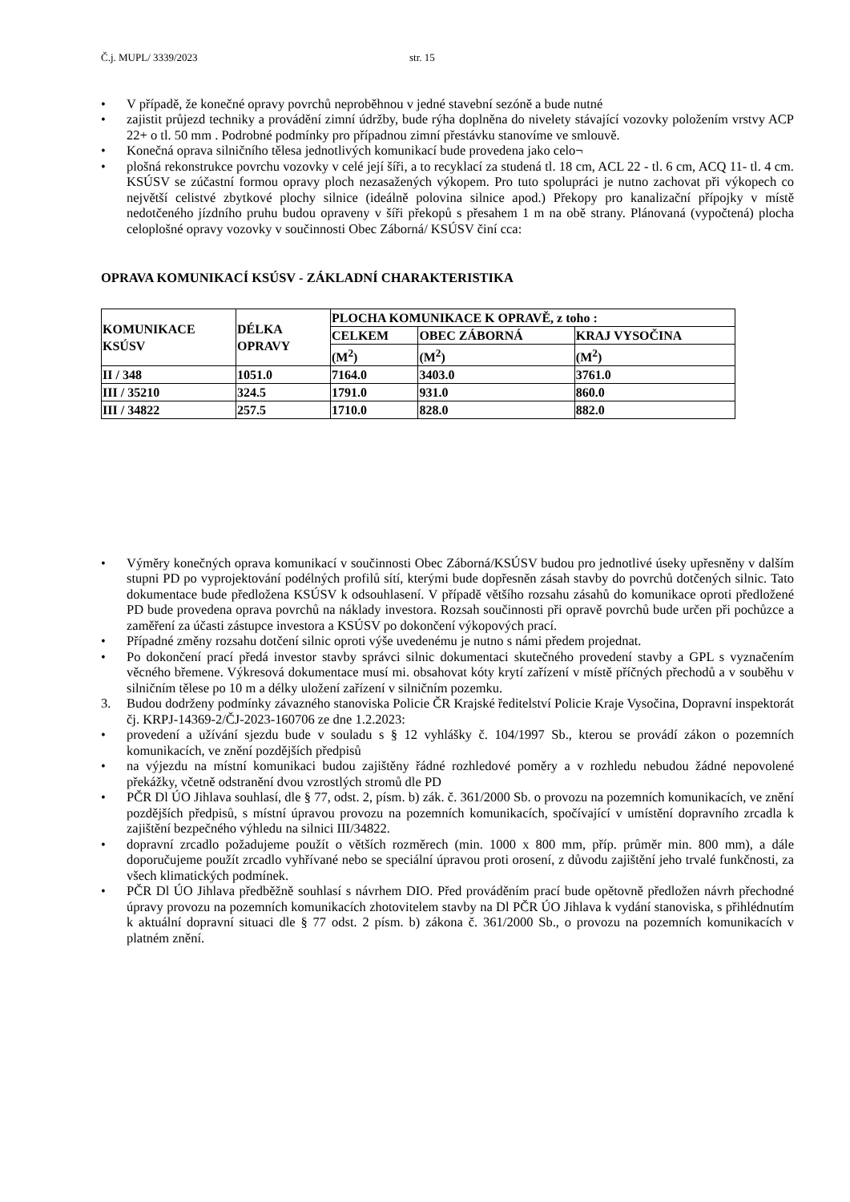Č.j. MUPL/ 3339/2023 str. 15
• V případě, že konečné opravy povrchů neproběhnou v jedné stavební sezóně a bude nutné
• zajistit průjezd techniky a provádění zimní údržby, bude rýha doplněna do nivelety stávající vozovky položením vrstvy ACP 22+ o tl. 50 mm . Podrobné podmínky pro případnou zimní přestávku stanovíme ve smlouvě.
• Konečná oprava silničního tělesa jednotlivých komunikací bude provedena jako celo¬
• plošná rekonstrukce povrchu vozovky v celé její šíři, a to recyklací za studená tl. 18 cm, ACL 22 - tl. 6 cm, ACQ 11- tl. 4 cm. KSÚSV se zúčastní formou opravy ploch nezasažených výkopem. Pro tuto spolupráci je nutno zachovat při výkopech co největší celistvé zbytkové plochy silnice (ideálně polovina silnice apod.) Překopy pro kanalizační přípojky v místě nedotčeného jízdního pruhu budou opraveny v šíři překopů s přesahem 1 m na obě strany. Plánovaná (vypočtená) plocha celoplošné opravy vozovky v součinnosti Obec Záborná/ KSÚSV činí cca:
OPRAVA KOMUNIKACÍ KSÚSV - ZÁKLADNÍ CHARAKTERISTIKA
| KOMUNIKACE KSÚSV | DÉLKA OPRAVY | PLOCHA KOMUNIKACE K OPRAVĚ, z toho : | | |
| | | CELKEM | OBEC ZÁBORNÁ | KRAJ VYSOČINA |
| | | (M<sup>2</sup>) | (M<sup>2</sup>) | (M<sup>2</sup>) |
| II / 348 | 1051.0 | 7164.0 | 3403.0 | 3761.0 |
| III / 35210 | 324.5 | 1791.0 | 931.0 | 860.0 |
| III / 34822 | 257.5 | 1710.0 | 828.0 | 882.0 |
• Výměry konečných oprava komunikací v součinnosti Obec Záborná/KSÚSV budou pro jednotlivé úseky upřesněny v dalším stupni PD po vyprojektování podélných profilů sítí, kterými bude dopřesněn zásah stavby do povrchů dotčených silnic. Tato dokumentace bude předložena KSÚSV k odsouhlasení. V případě většího rozsahu zásahů do komunikace oproti předložené PD bude provedena oprava povrchů na náklady investora. Rozsah součinnosti při opravě povrchů bude určen při pochůzce a zaměření za účasti zástupce investora a KSÚSV po dokončení výkopových prací.
• Případné změny rozsahu dotčení silnic oproti výše uvedenému je nutno s námi předem projednat.
• Po dokončení prací předá investor stavby správci silnic dokumentaci skutečného provedení stavby a GPL s vyznačením věcného břemene. Výkresová dokumentace musí mi. obsahovat kóty krytí zařízení v místě příčných přechodů a v souběhu v silničním tělese po 10 m a délky uložení zařízení v silničním pozemku.
3. Budou dodrženy podmínky závazného stanoviska Policie ČR Krajské ředitelství Policie Kraje Vysočina, Dopravní inspektorát čj. KRPJ-14369-2/ČJ-2023-160706 ze dne 1.2.2023:
• provedení a užívání sjezdu bude v souladu s § 12 vyhlášky č. 104/1997 Sb., kterou se provádí zákon o pozemních komunikacích, ve znění pozdějších předpisů
• na výjezdu na místní komunikaci budou zajištěny řádné rozhledové poměry a v rozhledu nebudou žádné nepovolené překážky, včetně odstranění dvou vzrostlých stromů dle PD
• PČR Dl ÚO Jihlava souhlasí, dle § 77, odst. 2, písm. b) zák. č. 361/2000 Sb. o provozu na pozemních komunikacích, ve znění pozdějších předpisů, s místní úpravou provozu na pozemních komunikacích, spočívající v umístění dopravního zrcadla k zajištění bezpečného výhledu na silnici III/34822.
• dopravní zrcadlo požadujeme použít o větších rozměrech (min. 1000 x 800 mm, příp. průměr min. 800 mm), a dále doporučujeme použít zrcadlo vyhřívané nebo se speciální úpravou proti orosení, z důvodu zajištění jeho trvalé funkčnosti, za všech klimatických podmínek.
• PČR Dl ÚO Jihlava předběžně souhlasí s návrhem DIO. Před prováděním prací bude opětovně předložen návrh přechodné úpravy provozu na pozemních komunikacích zhotovitelem stavby na Dl PČR ÚO Jihlava k vydání stanoviska, s přihlédnutím k aktuální dopravní situaci dle § 77 odst. 2 písm. b) zákona č. 361/2000 Sb., o provozu na pozemních komunikacích v platném znění.